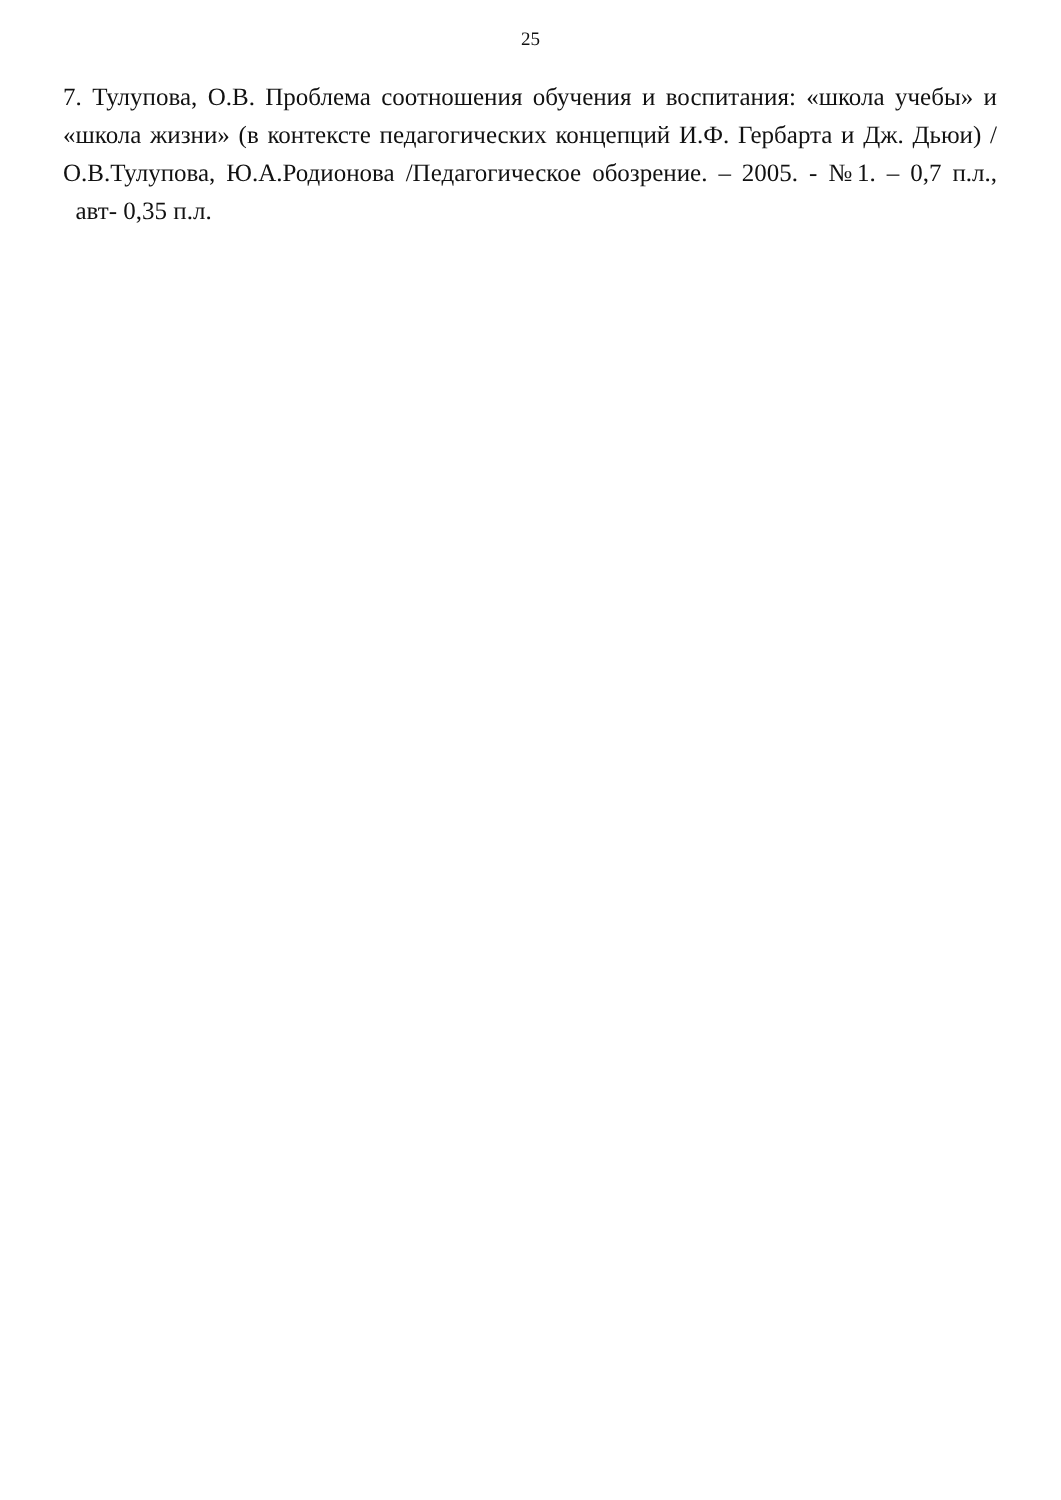25
7. Тулупова, О.В. Проблема соотношения обучения и воспитания: «школа учебы» и «школа жизни» (в контексте педагогических концепций И.Ф. Гербарта и Дж. Дьюи) / О.В.Тулупова, Ю.А.Родионова /Педагогическое обозрение. – 2005. - №1. – 0,7 п.л., авт- 0,35 п.л.